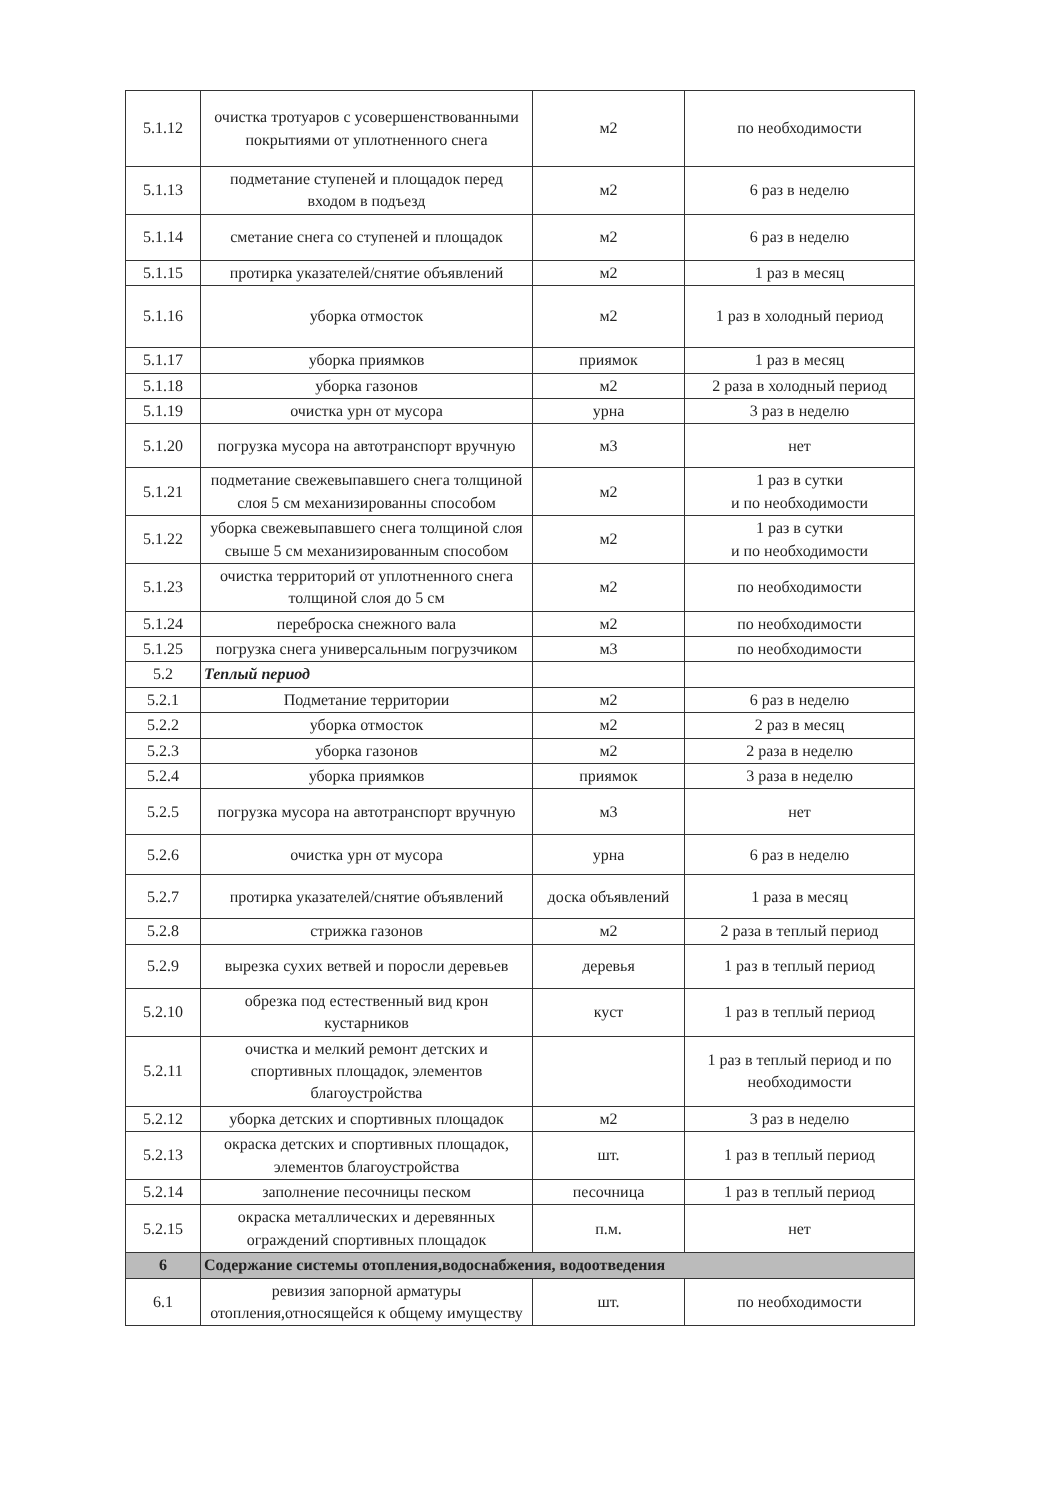| 5.1.12 | очистка тротуаров с усовершенствованными покрытиями от уплотненного снега | м2 | по необходимости |
| 5.1.13 | подметание ступеней и площадок перед входом в подъезд | м2 | 6 раз в неделю |
| 5.1.14 | сметание снега со ступеней и площадок | м2 | 6 раз в неделю |
| 5.1.15 | протирка указателей/снятие объявлений | м2 | 1 раз в месяц |
| 5.1.16 | уборка отмосток | м2 | 1 раз в холодный период |
| 5.1.17 | уборка приямков | приямок | 1 раз в месяц |
| 5.1.18 | уборка газонов | м2 | 2 раза в холодный период |
| 5.1.19 | очистка урн от мусора | урна | 3 раз в неделю |
| 5.1.20 | погрузка мусора на автотранспорт вручную | м3 | нет |
| 5.1.21 | подметание свежевыпавшего снега толщиной слоя 5 см механизированны способом | м2 | 1 раз в сутки и по необходимости |
| 5.1.22 | уборка свежевыпавшего снега толщиной слоя свыше 5 см механизированным способом | м2 | 1 раз в сутки и по необходимости |
| 5.1.23 | очистка территорий от уплотненного снега толщиной слоя до 5 см | м2 | по необходимости |
| 5.1.24 | переброска снежного вала | м2 | по необходимости |
| 5.1.25 | погрузка снега универсальным погрузчиком | м3 | по необходимости |
| 5.2 | Теплый период | | |
| 5.2.1 | Подметание территории | м2 | 6 раз в неделю |
| 5.2.2 | уборка отмосток | м2 | 2 раз в месяц |
| 5.2.3 | уборка газонов | м2 | 2 раза в неделю |
| 5.2.4 | уборка приямков | приямок | 3 раза в неделю |
| 5.2.5 | погрузка мусора на автотранспорт вручную | м3 | нет |
| 5.2.6 | очистка урн от мусора | урна | 6 раз в неделю |
| 5.2.7 | протирка указателей/снятие объявлений | доска объявлений | 1 раза в месяц |
| 5.2.8 | стрижка газонов | м2 | 2 раза в теплый период |
| 5.2.9 | вырезка сухих ветвей и поросли деревьев | деревья | 1 раз в теплый период |
| 5.2.10 | обрезка под естественный вид крон кустарников | куст | 1 раз в теплый период |
| 5.2.11 | очистка и мелкий ремонт детских и спортивных площадок, элементов благоустройства | | 1 раз в теплый период и по необходимости |
| 5.2.12 | уборка детских и спортивных площадок | м2 | 3 раз в неделю |
| 5.2.13 | окраска детских и спортивных площадок, элементов благоустройства | шт. | 1 раз в теплый период |
| 5.2.14 | заполнение песочницы песком | песочница | 1 раз в теплый период |
| 5.2.15 | окраска металлических и деревянных ограждений спортивных площадок | п.м. | нет |
| 6 | Содержание системы отопления,водоснабжения, водоотведения | | |
| 6.1 | ревизия запорной арматуры отопления,относящейся к общему имуществу | шт. | по необходимости |